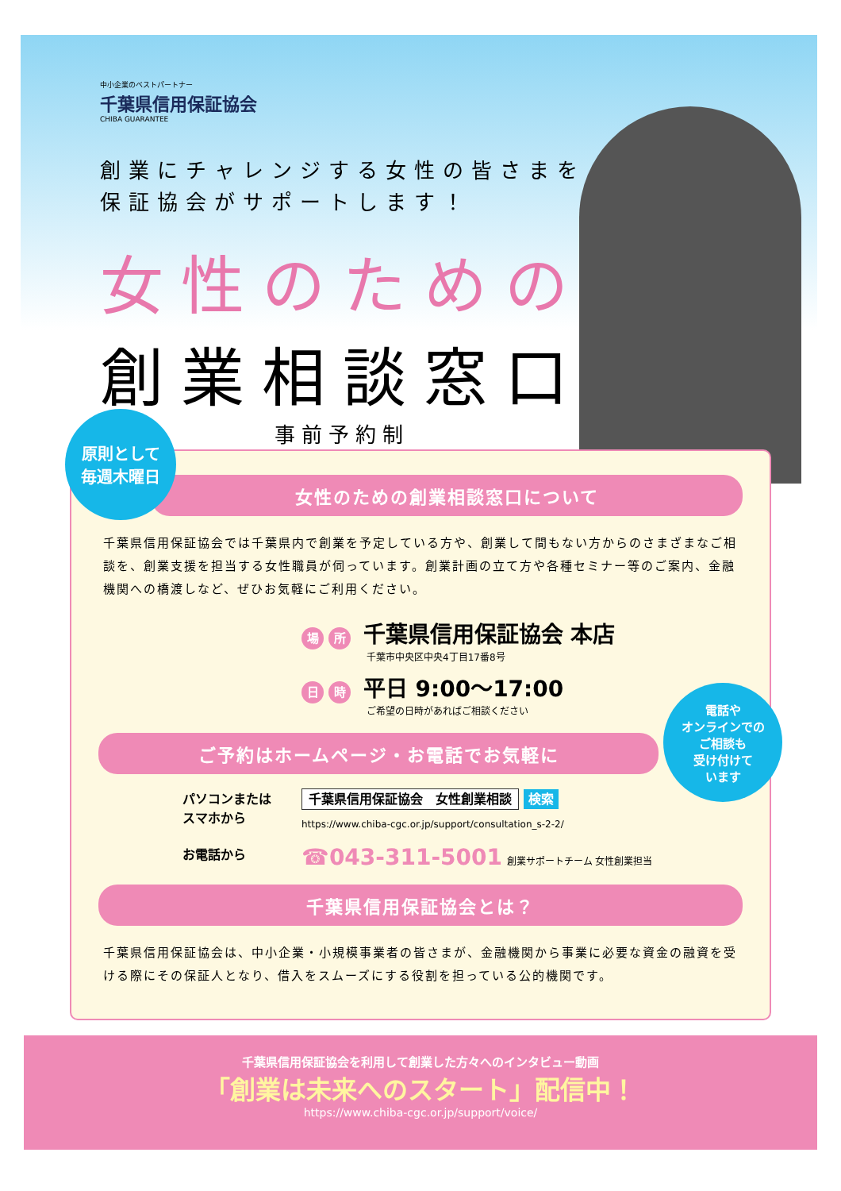中小企業のベストパートナー
千葉県信用保証協会
CHIBA GUARANTEE
創業にチャレンジする女性の皆さまを
保証協会がサポートします！
女性のための
創業相談窓口
事前予約制
原則として
毎週木曜日
女性のための創業相談窓口について
千葉県信用保証協会では千葉県内で創業を予定している方や、創業して間もない方からのさまざまなご相談を、創業支援を担当する女性職員が伺っています。創業計画の立て方や各種セミナー等のご案内、金融機関への橋渡しなど、ぜひお気軽にご利用ください。
場所 千葉県信用保証協会 本店
千葉市中央区中央4丁目17番8号
日時 平日 9:00〜17:00
ご希望の日時があればご相談ください
ご予約はホームページ・お電話でお気軽に
パソコンまたは
スマホから
千葉県信用保証協会　女性創業相談 検索
https://www.chiba-cgc.or.jp/support/consultation_s-2-2/
お電話から
☎043-311-5001 創業サポートチーム 女性創業担当
千葉県信用保証協会とは？
千葉県信用保証協会は、中小企業・小規模事業者の皆さまが、金融機関から事業に必要な資金の融資を受ける際にその保証人となり、借入をスムーズにする役割を担っている公的機関です。
電話や
オンラインでの
ご相談も
受け付けて
います
千葉県信用保証協会を利用して創業した方々へのインタビュー動画
「創業は未来へのスタート」配信中！
https://www.chiba-cgc.or.jp/support/voice/